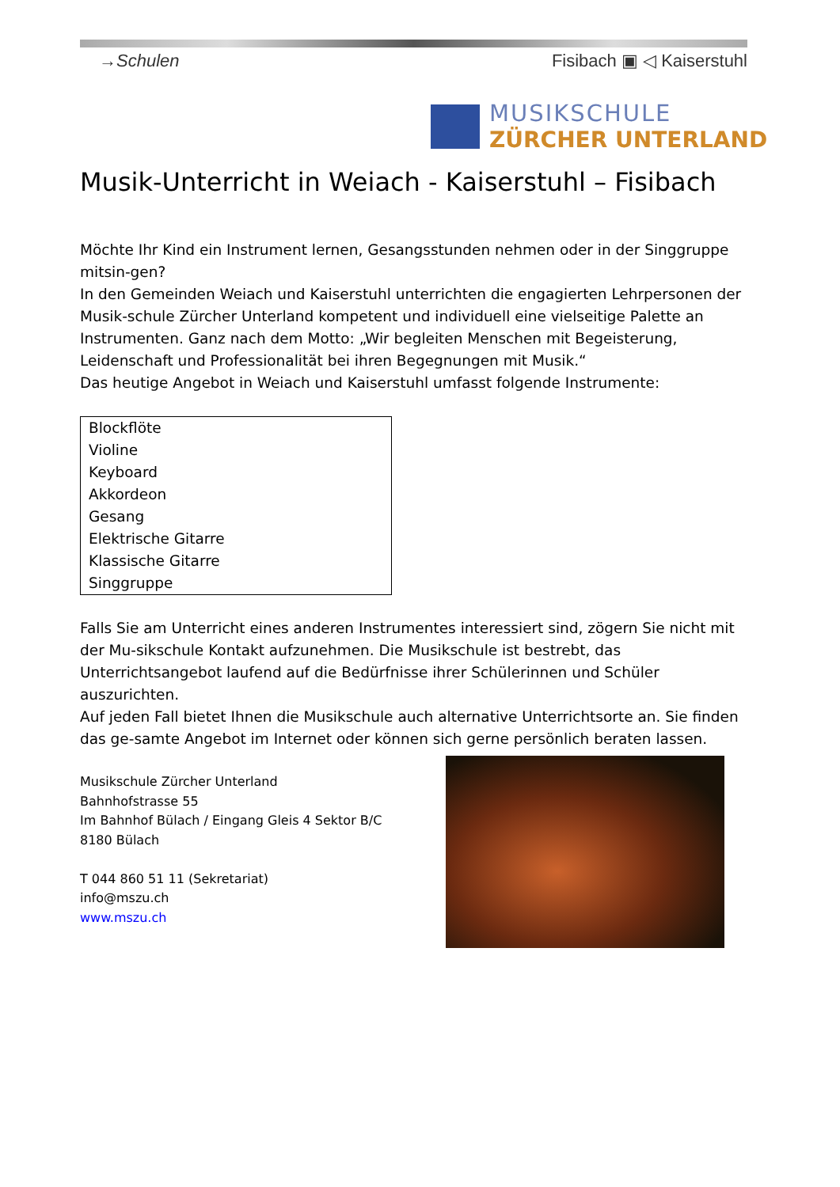→Schulen Fisibach ▣ ◁ Kaiserstuhl
MUSIKSCHULE
ZÜRCHER UNTERLAND
Musik-Unterricht in Weiach - Kaiserstuhl – Fisibach
Möchte Ihr Kind ein Instrument lernen, Gesangsstunden nehmen oder in der Singgruppe mitsin-gen?
In den Gemeinden Weiach und Kaiserstuhl unterrichten die engagierten Lehrpersonen der Musik-schule Zürcher Unterland kompetent und individuell eine vielseitige Palette an Instrumenten. Ganz nach dem Motto: „Wir begleiten Menschen mit Begeisterung, Leidenschaft und Professionalität bei ihren Begegnungen mit Musik.“
Das heutige Angebot in Weiach und Kaiserstuhl umfasst folgende Instrumente:
Blockflöte
Violine
Keyboard
Akkordeon
Gesang
Elektrische Gitarre
Klassische Gitarre
Singgruppe
Falls Sie am Unterricht eines anderen Instrumentes interessiert sind, zögern Sie nicht mit der Mu-sikschule Kontakt aufzunehmen. Die Musikschule ist bestrebt, das Unterrichtsangebot laufend auf die Bedürfnisse ihrer Schülerinnen und Schüler auszurichten.
Auf jeden Fall bietet Ihnen die Musikschule auch alternative Unterrichtsorte an. Sie finden das ge-samte Angebot im Internet oder können sich gerne persönlich beraten lassen.
Musikschule Zürcher Unterland
Bahnhofstrasse 55
Im Bahnhof Bülach / Eingang Gleis 4 Sektor B/C
8180 Bülach
T 044 860 51 11 (Sekretariat)
info@mszu.ch
www.mszu.ch